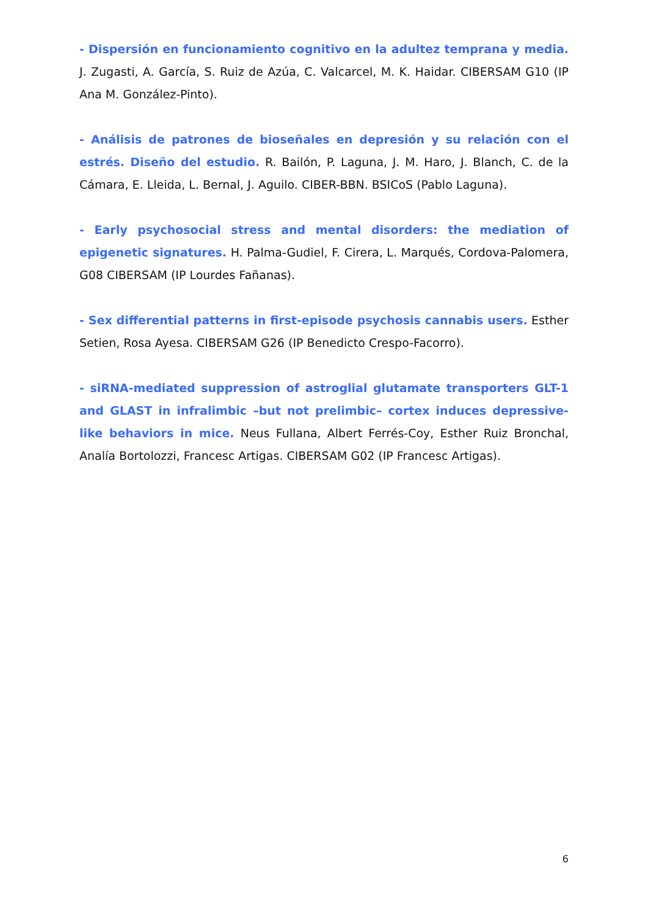- Dispersión en funcionamiento cognitivo en la adultez temprana y media. J. Zugasti, A. García, S. Ruiz de Azúa, C. Valcarcel, M. K. Haidar. CIBERSAM G10 (IP Ana M. González-Pinto).
- Análisis de patrones de bioseñales en depresión y su relación con el estrés. Diseño del estudio. R. Bailón, P. Laguna, J. M. Haro, J. Blanch, C. de la Cámara, E. Lleida, L. Bernal, J. Aguilo. CIBER-BBN. BSICoS (Pablo Laguna).
- Early psychosocial stress and mental disorders: the mediation of epigenetic signatures. H. Palma-Gudiel, F. Cirera, L. Marqués, Cordova-Palomera, G08 CIBERSAM (IP Lourdes Fañanas).
- Sex differential patterns in first-episode psychosis cannabis users. Esther Setien, Rosa Ayesa. CIBERSAM G26 (IP Benedicto Crespo-Facorro).
- siRNA-mediated suppression of astroglial glutamate transporters GLT-1 and GLAST in infralimbic –but not prelimbic– cortex induces depressive-like behaviors in mice. Neus Fullana, Albert Ferrés-Coy, Esther Ruiz Bronchal, Analía Bortolozzi, Francesc Artigas. CIBERSAM G02 (IP Francesc Artigas).
6